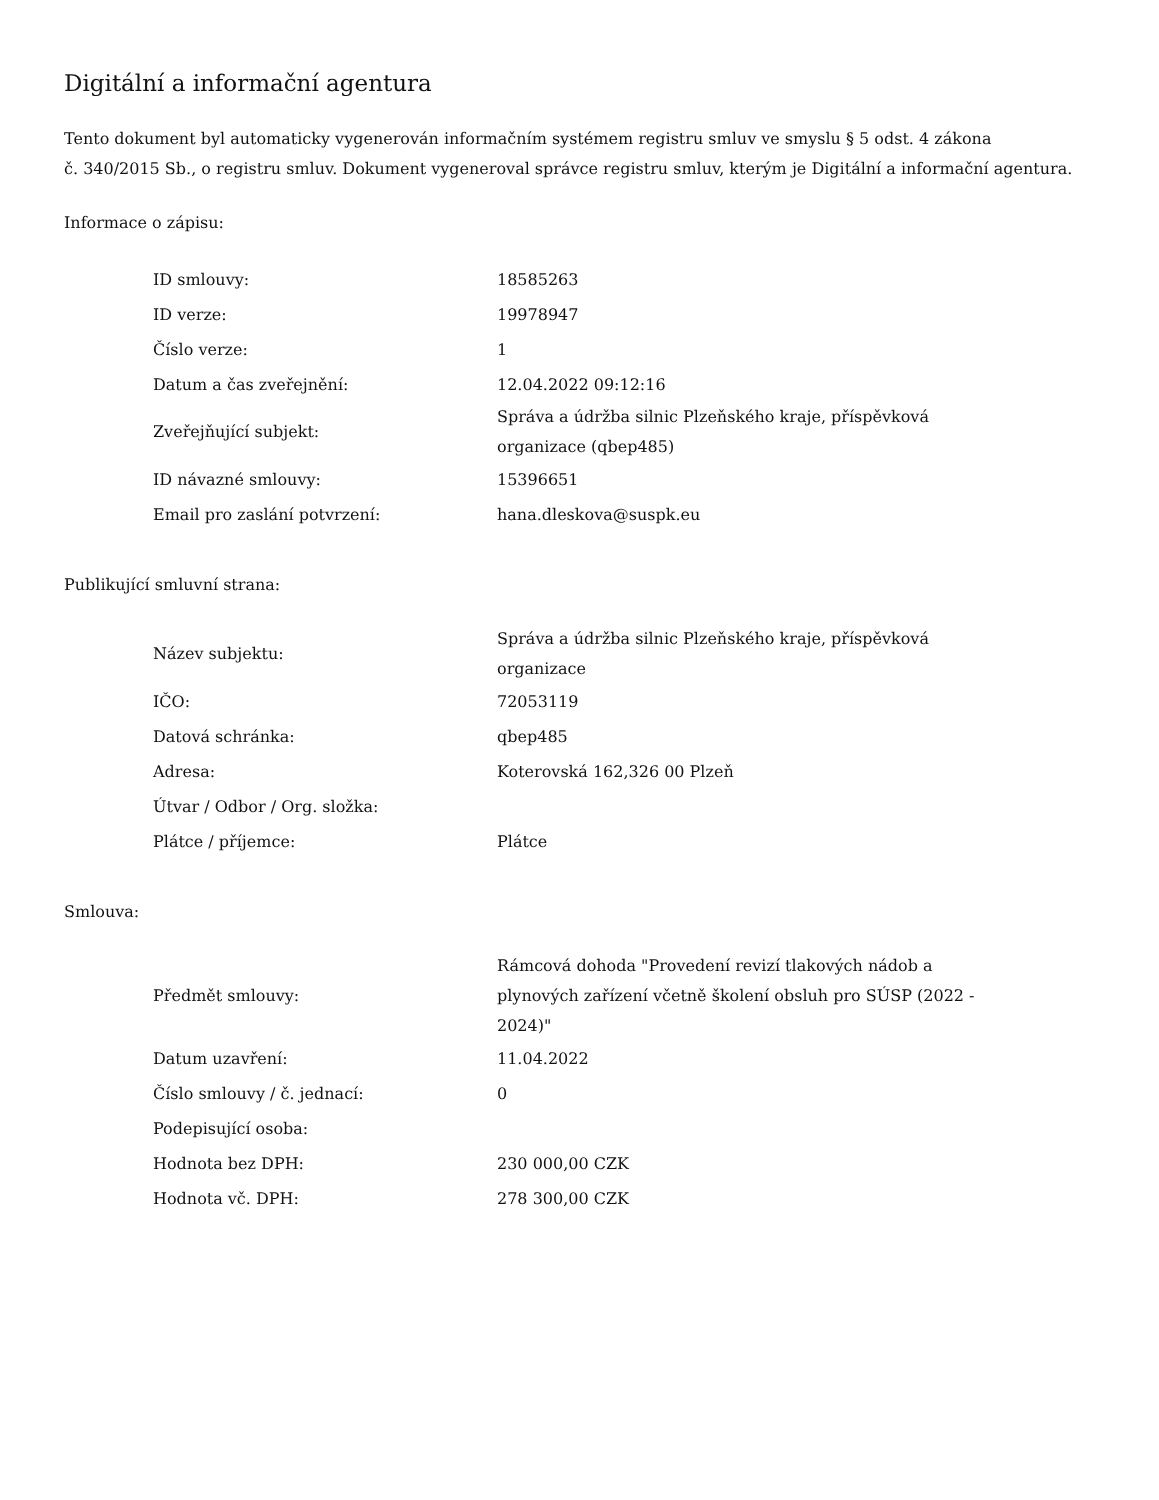Digitální a informační agentura
Tento dokument byl automaticky vygenerován informačním systémem registru smluv ve smyslu § 5 odst. 4 zákona
č. 340/2015 Sb., o registru smluv. Dokument vygeneroval správce registru smluv, kterým je Digitální a informační agentura.
Informace o zápisu:
| ID smlouvy: | 18585263 |
| ID verze: | 19978947 |
| Číslo verze: | 1 |
| Datum a čas zveřejnění: | 12.04.2022 09:12:16 |
| Zveřejňující subjekt: | Správa a údržba silnic Plzeňského kraje, příspěvková organizace (qbep485) |
| ID návazné smlouvy: | 15396651 |
| Email pro zaslání potvrzení: | hana.dleskova@suspk.eu |
Publikující smluvní strana:
| Název subjektu: | Správa a údržba silnic Plzeňského kraje, příspěvková organizace |
| IČO: | 72053119 |
| Datová schránka: | qbep485 |
| Adresa: | Koterovská 162,326 00 Plzeň |
| Útvar / Odbor / Org. složka: | |
| Plátce / příjemce: | Plátce |
Smlouva:
| Předmět smlouvy: | Rámcová dohoda "Provedení revizí tlakových nádob a plynových zařízení včetně školení obsluh pro SÚSP (2022 - 2024)" |
| Datum uzavření: | 11.04.2022 |
| Číslo smlouvy / č. jednací: | 0 |
| Podepisující osoba: | |
| Hodnota bez DPH: | 230 000,00 CZK |
| Hodnota vč. DPH: | 278 300,00 CZK |